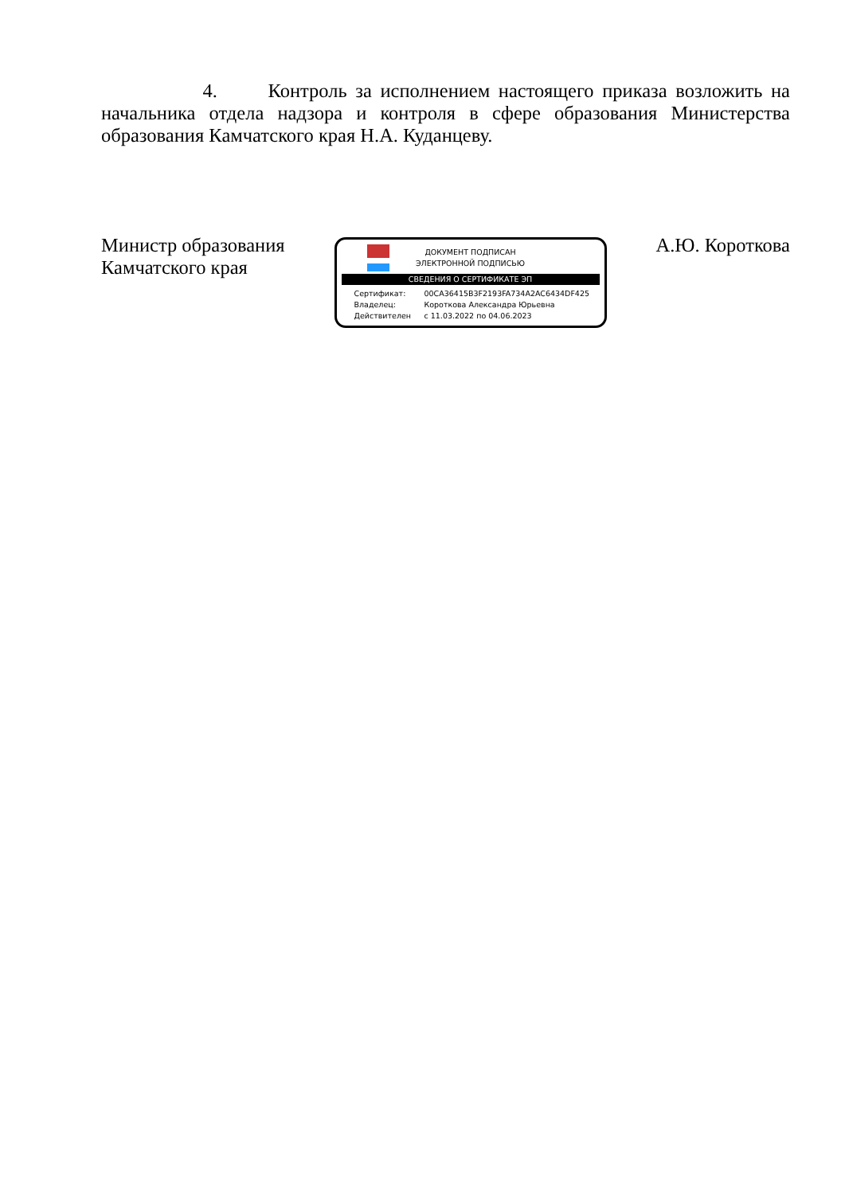4. Контроль за исполнением настоящего приказа возложить на начальника отдела надзора и контроля в сфере образования Министерства образования Камчатского края Н.А. Куданцеву.
Министр образования
Камчатского края
ДОКУМЕНТ ПОДПИСАН
ЭЛЕКТРОННОЙ ПОДПИСЬЮ
СВЕДЕНИЯ О СЕРТИФИКАТЕ ЭП
Сертификат: 00CA36415B3F2193FA734A2AC6434DF425
Владелец: Короткова Александра Юрьевна
Действителен с 11.03.2022 по 04.06.2023
А.Ю. Короткова